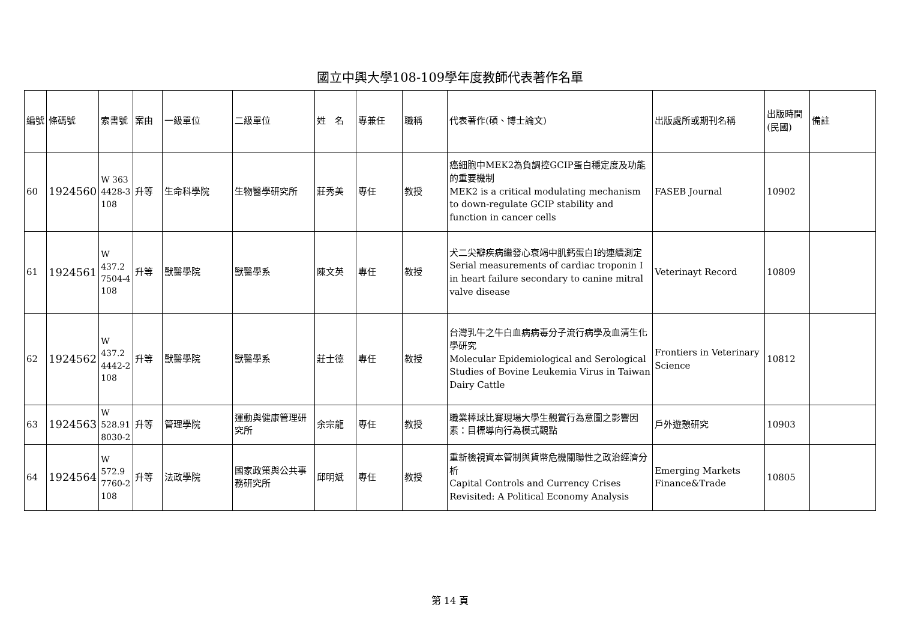國立中興大學108-109學年度教師代表著作名單
| 編號 | 條碼號 | 索書號 | 案由 | 一級單位 | 二級單位 | 姓 名 | 專兼任 | 職稱 | 代表著作(碩、博士論文) | 出版處所或期刊名稱 | 出版時間(民國) | 備註 |
| 60 | 1924560 | W 363 4428-3 108 | 升等 | 生命科學院 | 生物醫學研究所 | 莊秀美 | 專任 | 教授 | 癌細胞中MEK2為負調控GCIP蛋白穩定度及功能的重要機制 MEK2 is a critical modulating mechanism to down-regulate GCIP stability and function in cancer cells | FASEB Journal | 10902 | |
| 61 | 1924561 | W 437.2 7504-4 108 | 升等 | 獸醫學院 | 獸醫學系 | 陳文英 | 專任 | 教授 | 犬二尖瓣疾病繼發心衰竭中肌鈣蛋白I的連續測定 Serial measurements of cardiac troponin I in heart failure secondary to canine mitral valve disease | Veterinayt Record | 10809 | |
| 62 | 1924562 | W 437.2 4442-2 108 | 升等 | 獸醫學院 | 獸醫學系 | 莊士德 | 專任 | 教授 | 台灣乳牛之牛白血病病毒分子流行病學及血清生化學研究 Molecular Epidemiological and Serological Studies of Bovine Leukemia Virus in Taiwan Dairy Cattle | Frontiers in Veterinary Science | 10812 | |
| 63 | 1924563 | W 528.91 8030-2 | 升等 | 管理學院 | 運動與健康管理研究所 | 余宗龍 | 專任 | 教授 | 職業棒球比賽現場大學生觀賞行為意圖之影響因素：目標導向行為模式觀點 | 戶外遊憩研究 | 10903 | |
| 64 | 1924564 | W 572.9 7760-2 108 | 升等 | 法政學院 | 國家政策與公共事務研究所 | 邱明斌 | 專任 | 教授 | 重新檢視資本管制與貨幣危機關聯性之政治經濟分析 Capital Controls and Currency Crises Revisited: A Political Economy Analysis | Emerging Markets Finance&Trade | 10805 | |
第 14 頁